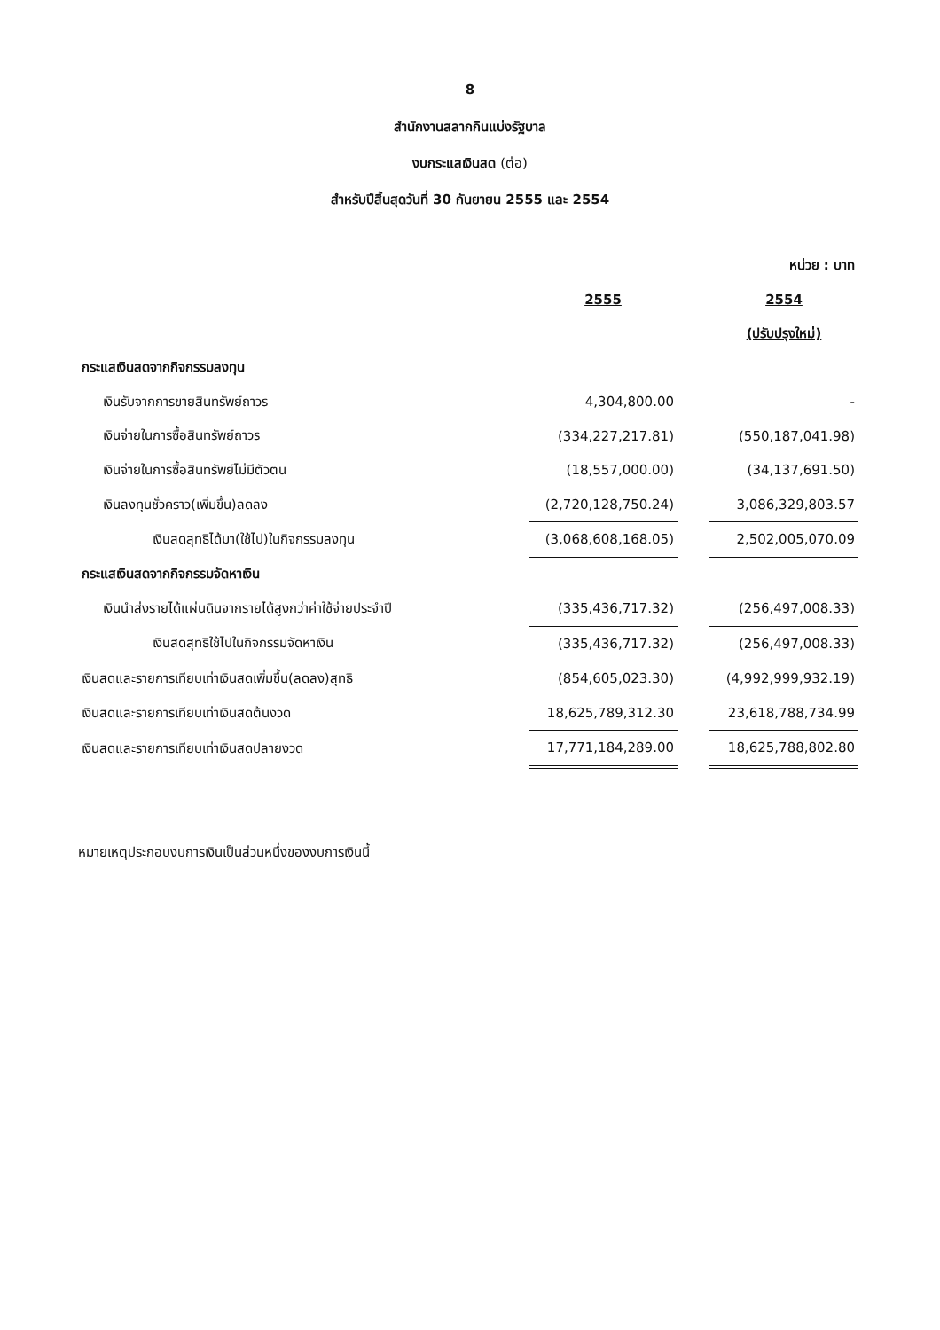8
สำนักงานสลากกินแบ่งรัฐบาล
งบกระแสเงินสด (ต่อ)
สำหรับปีสิ้นสุดวันที่ 30 กันยายน 2555 และ 2554
| | | | หน่วย : บาท |
| | 2555 | | 2554 |
| | | | (ปรับปรุงใหม่) |
| กระแสเงินสดจากกิจกรรมลงทุน | | | |
| เงินรับจากการขายสินทรัพย์ถาวร | 4,304,800.00 | | - |
| เงินจ่ายในการซื้อสินทรัพย์ถาวร | (334,227,217.81) | | (550,187,041.98) |
| เงินจ่ายในการซื้อสินทรัพย์ไม่มีตัวตน | (18,557,000.00) | | (34,137,691.50) |
| เงินลงทุนชั่วคราว(เพิ่มขึ้น)ลดลง | (2,720,128,750.24) | | 3,086,329,803.57 |
| เงินสดสุทธิได้มา(ใช้ไป)ในกิจกรรมลงทุน | (3,068,608,168.05) | | 2,502,005,070.09 |
| กระแสเงินสดจากกิจกรรมจัดหาเงิน | | | |
| เงินนำส่งรายได้แผ่นดินจากรายได้สูงกว่าค่าใช้จ่ายประจำปี | (335,436,717.32) | | (256,497,008.33) |
| เงินสดสุทธิใช้ไปในกิจกรรมจัดหาเงิน | (335,436,717.32) | | (256,497,008.33) |
| เงินสดและรายการเทียบเท่าเงินสดเพิ่มขึ้น(ลดลง)สุทธิ | (854,605,023.30) | | (4,992,999,932.19) |
| เงินสดและรายการเทียบเท่าเงินสดต้นงวด | 18,625,789,312.30 | | 23,618,788,734.99 |
| เงินสดและรายการเทียบเท่าเงินสดปลายงวด | 17,771,184,289.00 | | 18,625,788,802.80 |
หมายเหตุประกอบงบการเงินเป็นส่วนหนึ่งของงบการเงินนี้